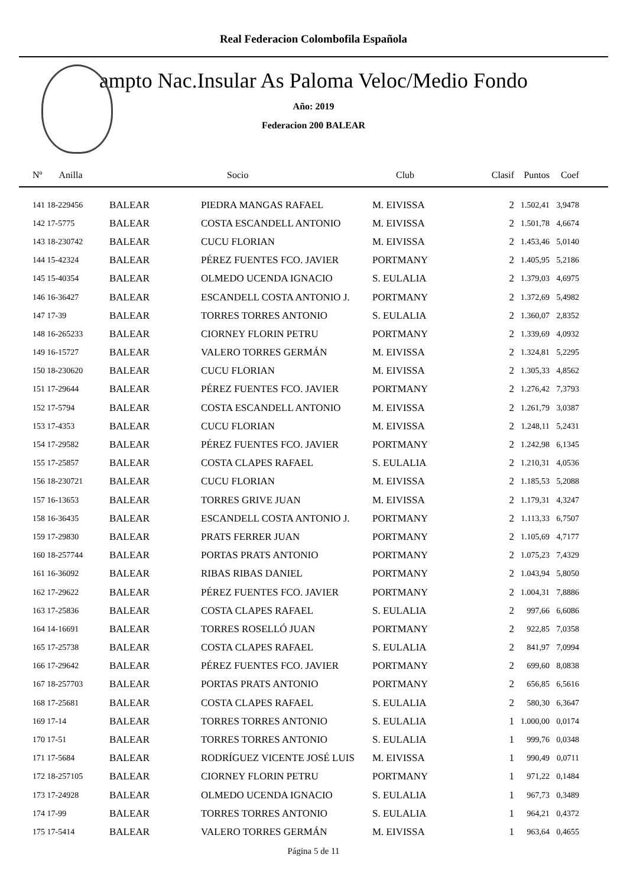Real Federacion Colombofila Española
ampto Nac.Insular As Paloma Veloc/Medio Fondo
Año: 2019
Federacion 200 BALEAR
| Nº Anilla | | Socio | Club | Clasif | Puntos | Coef |
| --- | --- | --- | --- | --- | --- | --- |
| 141 18-229456 | BALEAR | PIEDRA MANGAS RAFAEL | M. EIVISSA | 2 | 1.502,41 | 3,9478 |
| 142 17-5775 | BALEAR | COSTA ESCANDELL ANTONIO | M. EIVISSA | 2 | 1.501,78 | 4,6674 |
| 143 18-230742 | BALEAR | CUCU FLORIAN | M. EIVISSA | 2 | 1.453,46 | 5,0140 |
| 144 15-42324 | BALEAR | PÉREZ FUENTES FCO. JAVIER | PORTMANY | 2 | 1.405,95 | 5,2186 |
| 145 15-40354 | BALEAR | OLMEDO UCENDA IGNACIO | S. EULALIA | 2 | 1.379,03 | 4,6975 |
| 146 16-36427 | BALEAR | ESCANDELL COSTA ANTONIO J. | PORTMANY | 2 | 1.372,69 | 5,4982 |
| 147 17-39 | BALEAR | TORRES TORRES ANTONIO | S. EULALIA | 2 | 1.360,07 | 2,8352 |
| 148 16-265233 | BALEAR | CIORNEY FLORIN PETRU | PORTMANY | 2 | 1.339,69 | 4,0932 |
| 149 16-15727 | BALEAR | VALERO TORRES GERMÁN | M. EIVISSA | 2 | 1.324,81 | 5,2295 |
| 150 18-230620 | BALEAR | CUCU FLORIAN | M. EIVISSA | 2 | 1.305,33 | 4,8562 |
| 151 17-29644 | BALEAR | PÉREZ FUENTES FCO. JAVIER | PORTMANY | 2 | 1.276,42 | 7,3793 |
| 152 17-5794 | BALEAR | COSTA ESCANDELL ANTONIO | M. EIVISSA | 2 | 1.261,79 | 3,0387 |
| 153 17-4353 | BALEAR | CUCU FLORIAN | M. EIVISSA | 2 | 1.248,11 | 5,2431 |
| 154 17-29582 | BALEAR | PÉREZ FUENTES FCO. JAVIER | PORTMANY | 2 | 1.242,98 | 6,1345 |
| 155 17-25857 | BALEAR | COSTA CLAPES RAFAEL | S. EULALIA | 2 | 1.210,31 | 4,0536 |
| 156 18-230721 | BALEAR | CUCU FLORIAN | M. EIVISSA | 2 | 1.185,53 | 5,2088 |
| 157 16-13653 | BALEAR | TORRES GRIVE JUAN | M. EIVISSA | 2 | 1.179,31 | 4,3247 |
| 158 16-36435 | BALEAR | ESCANDELL COSTA ANTONIO J. | PORTMANY | 2 | 1.113,33 | 6,7507 |
| 159 17-29830 | BALEAR | PRATS FERRER JUAN | PORTMANY | 2 | 1.105,69 | 4,7177 |
| 160 18-257744 | BALEAR | PORTAS PRATS ANTONIO | PORTMANY | 2 | 1.075,23 | 7,4329 |
| 161 16-36092 | BALEAR | RIBAS RIBAS DANIEL | PORTMANY | 2 | 1.043,94 | 5,8050 |
| 162 17-29622 | BALEAR | PÉREZ FUENTES FCO. JAVIER | PORTMANY | 2 | 1.004,31 | 7,8886 |
| 163 17-25836 | BALEAR | COSTA CLAPES RAFAEL | S. EULALIA | 2 | 997,66 | 6,6086 |
| 164 14-16691 | BALEAR | TORRES ROSELLÓ JUAN | PORTMANY | 2 | 922,85 | 7,0358 |
| 165 17-25738 | BALEAR | COSTA CLAPES RAFAEL | S. EULALIA | 2 | 841,97 | 7,0994 |
| 166 17-29642 | BALEAR | PÉREZ FUENTES FCO. JAVIER | PORTMANY | 2 | 699,60 | 8,0838 |
| 167 18-257703 | BALEAR | PORTAS PRATS ANTONIO | PORTMANY | 2 | 656,85 | 6,5616 |
| 168 17-25681 | BALEAR | COSTA CLAPES RAFAEL | S. EULALIA | 2 | 580,30 | 6,3647 |
| 169 17-14 | BALEAR | TORRES TORRES ANTONIO | S. EULALIA | 1 | 1.000,00 | 0,0174 |
| 170 17-51 | BALEAR | TORRES TORRES ANTONIO | S. EULALIA | 1 | 999,76 | 0,0348 |
| 171 17-5684 | BALEAR | RODRÍGUEZ VICENTE JOSÉ LUIS | M. EIVISSA | 1 | 990,49 | 0,0711 |
| 172 18-257105 | BALEAR | CIORNEY FLORIN PETRU | PORTMANY | 1 | 971,22 | 0,1484 |
| 173 17-24928 | BALEAR | OLMEDO UCENDA IGNACIO | S. EULALIA | 1 | 967,73 | 0,3489 |
| 174 17-99 | BALEAR | TORRES TORRES ANTONIO | S. EULALIA | 1 | 964,21 | 0,4372 |
| 175 17-5414 | BALEAR | VALERO TORRES GERMÁN | M. EIVISSA | 1 | 963,64 | 0,4655 |
Página 5 de 11